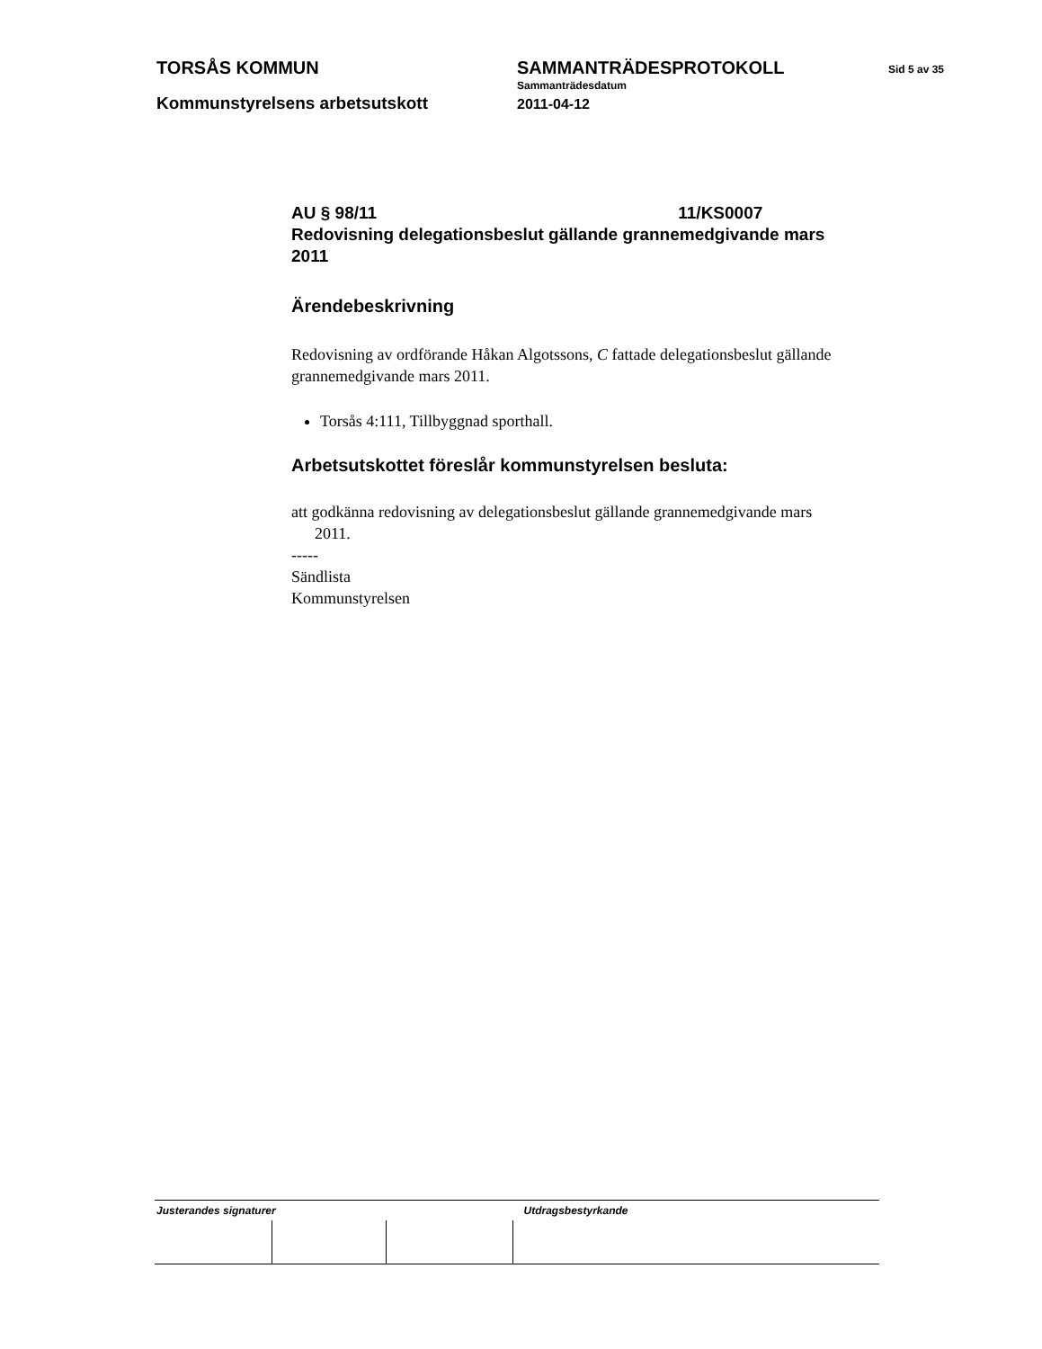TORSÅS KOMMUN SAMMANTRÄDESPROTOKOLL Sid 5 av 35
Sammanträdesdatum
Kommunstyrelsens arbetsutskott 2011-04-12
AU § 98/11 11/KS0007
Redovisning delegationsbeslut gällande grannemedgivande mars 2011
Ärendebeskrivning
Redovisning av ordförande Håkan Algotssons, C fattade delegationsbeslut gällande grannemedgivande mars 2011.
Torsås 4:111, Tillbyggnad sporthall.
Arbetsutskottet föreslår kommunstyrelsen besluta:
att godkänna redovisning av delegationsbeslut gällande grannemedgivande mars 2011.
-----
Sändlista
Kommunstyrelsen
| Justerandes signaturer | | | Utdragsbestyrkande |